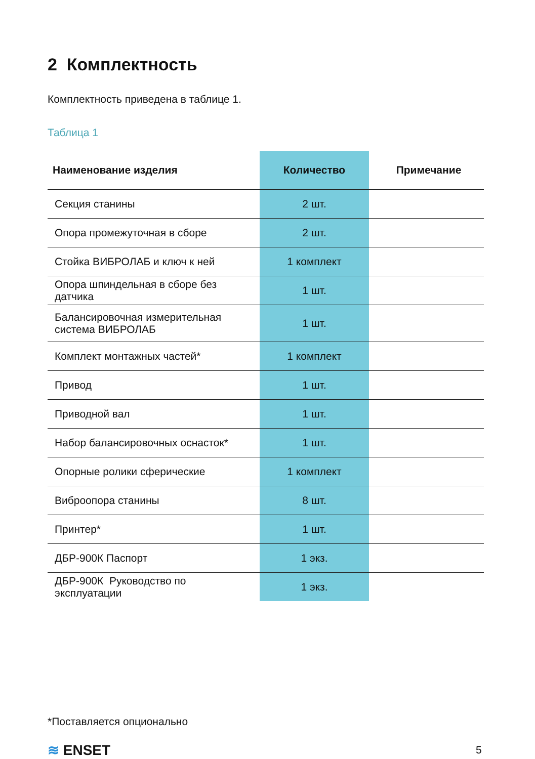2 Комплектность
Комплектность приведена в таблице 1.
Таблица 1
| Наименование изделия | Количество | Примечание |
| --- | --- | --- |
| Секция станины | 2 шт. | |
| Опора промежуточная в сборе | 2 шт. | |
| Стойка ВИБРОЛАБ и ключ к ней | 1 комплект | |
| Опора шпиндельная в сборе без датчика | 1 шт. | |
| Балансировочная измерительная система ВИБРОЛАБ | 1 шт. | |
| Комплект монтажных частей* | 1 комплект | |
| Привод | 1 шт. | |
| Приводной вал | 1 шт. | |
| Набор балансировочных оснасток* | 1 шт. | |
| Опорные ролики сферические | 1 комплект | |
| Виброопора станины | 8 шт. | |
| Принтер* | 1 шт. | |
| ДБР-900К Паспорт | 1 экз. | |
| ДБР-900К Руководство по эксплуатации | 1 экз. | |
*Поставляется опционально
≋ ENSET 5